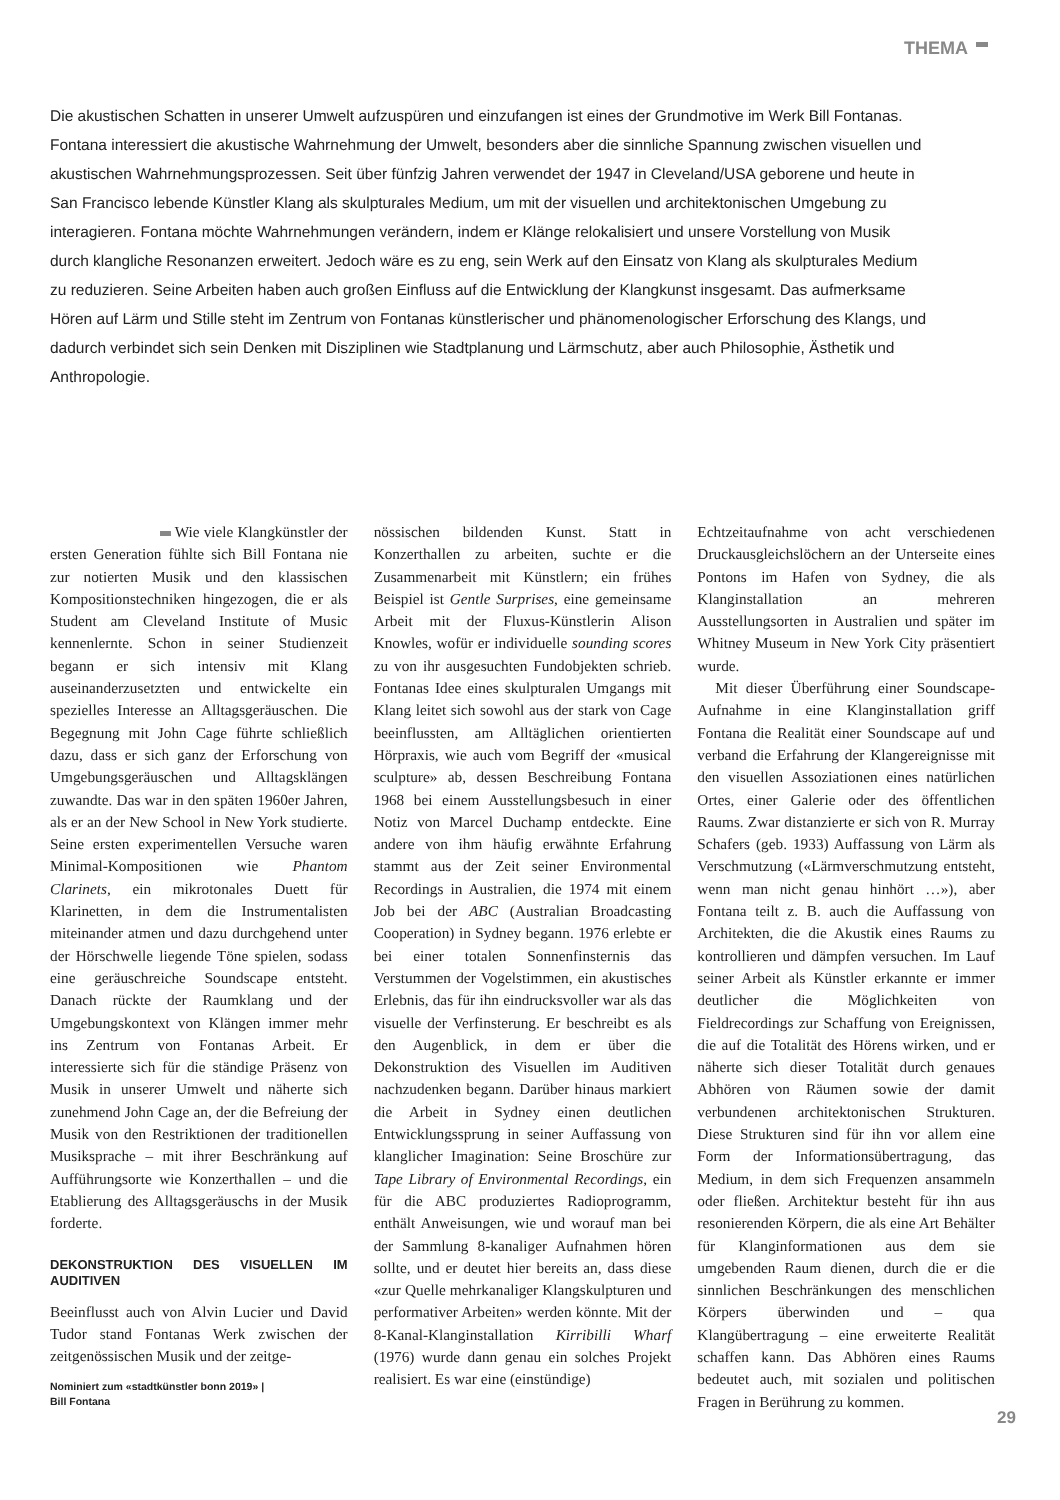THEMA
Die akustischen Schatten in unserer Umwelt aufzuspüren und einzufangen ist eines der Grundmotive im Werk Bill Fontanas. Fontana interessiert die akustische Wahrnehmung der Umwelt, besonders aber die sinnliche Spannung zwischen visuellen und akustischen Wahrnehmungsprozessen. Seit über fünfzig Jahren verwendet der 1947 in Cleveland/USA geborene und heute in San Francisco lebende Künstler Klang als skulpturales Medium, um mit der visuellen und architektonischen Umgebung zu interagieren. Fontana möchte Wahrnehmungen verändern, indem er Klänge relokalisiert und unsere Vorstellung von Musik durch klangliche Resonanzen erweitert. Jedoch wäre es zu eng, sein Werk auf den Einsatz von Klang als skulpturales Medium zu reduzieren. Seine Arbeiten haben auch großen Einfluss auf die Entwicklung der Klangkunst insgesamt. Das aufmerksame Hören auf Lärm und Stille steht im Zentrum von Fontanas künstlerischer und phänomenologischer Erforschung des Klangs, und dadurch verbindet sich sein Denken mit Disziplinen wie Stadtplanung und Lärmschutz, aber auch Philosophie, Ästhetik und Anthropologie.
Wie viele Klangkünstler der ersten Generation fühlte sich Bill Fontana nie zur notierten Musik und den klassischen Kompositionstechniken hingezogen, die er als Student am Cleveland Institute of Music kennenlernte. Schon in seiner Studienzeit begann er sich intensiv mit Klang auseinanderzusetzten und entwickelte ein spezielles Interesse an Alltagsgeräuschen. Die Begegnung mit John Cage führte schließlich dazu, dass er sich ganz der Erforschung von Umgebungsgeräuschen und Alltagsklängen zuwandte. Das war in den späten 1960er Jahren, als er an der New School in New York studierte. Seine ersten experimentellen Versuche waren Minimal-Kompositionen wie Phantom Clarinets, ein mikrotonales Duett für Klarinetten, in dem die Instrumentalisten miteinander atmen und dazu durchgehend unter der Hörschwelle liegende Töne spielen, sodass eine geräuschreiche Soundscape entsteht. Danach rückte der Raumklang und der Umgebungskontext von Klängen immer mehr ins Zentrum von Fontanas Arbeit. Er interessierte sich für die ständige Präsenz von Musik in unserer Umwelt und näherte sich zunehmend John Cage an, der die Befreiung der Musik von den Restriktionen der traditionellen Musiksprache – mit ihrer Beschränkung auf Aufführungsorte wie Konzerthallen – und die Etablierung des Alltagsgeräuschs in der Musik forderte.
DEKONSTRUKTION DES VISUELLEN IM AUDITIVEN
Beeinflusst auch von Alvin Lucier und David Tudor stand Fontanas Werk zwischen der zeitgenössischen Musik und der zeitge-
Nominiert zum «stadtkünstler bonn 2019» |
Bill Fontana
nössischen bildenden Kunst. Statt in Konzerthallen zu arbeiten, suchte er die Zusammenarbeit mit Künstlern; ein frühes Beispiel ist Gentle Surprises, eine gemeinsame Arbeit mit der Fluxus-Künstlerin Alison Knowles, wofür er individuelle sounding scores zu von ihr ausgesuchten Fundobjekten schrieb. Fontanas Idee eines skulpturalen Umgangs mit Klang leitet sich sowohl aus der stark von Cage beeinflussten, am Alltäglichen orientierten Hörpraxis, wie auch vom Begriff der «musical sculpture» ab, dessen Beschreibung Fontana 1968 bei einem Ausstellungsbesuch in einer Notiz von Marcel Duchamp entdeckte. Eine andere von ihm häufig erwähnte Erfahrung stammt aus der Zeit seiner Environmental Recordings in Australien, die 1974 mit einem Job bei der ABC (Australian Broadcasting Cooperation) in Sydney begann. 1976 erlebte er bei einer totalen Sonnenfinsternis das Verstummen der Vogelstimmen, ein akustisches Erlebnis, das für ihn eindrucksvoller war als das visuelle der Verfinsterung. Er beschreibt es als den Augenblick, in dem er über die Dekonstruktion des Visuellen im Auditiven nachzudenken begann. Darüber hinaus markiert die Arbeit in Sydney einen deutlichen Entwicklungssprung in seiner Auffassung von klanglicher Imagination: Seine Broschüre zur Tape Library of Environmental Recordings, ein für die ABC produziertes Radioprogramm, enthält Anweisungen, wie und worauf man bei der Sammlung 8-kanaliger Aufnahmen hören sollte, und er deutet hier bereits an, dass diese «zur Quelle mehrkanaliger Klangskulpturen und performativer Arbeiten» werden könnte. Mit der 8-Kanal-Klanginstallation Kirribilli Wharf (1976) wurde dann genau ein solches Projekt realisiert. Es war eine (einstündige)
Echtzeitaufnahme von acht verschiedenen Druckausgleichslöchern an der Unterseite eines Pontons im Hafen von Sydney, die als Klanginstallation an mehreren Ausstellungsorten in Australien und später im Whitney Museum in New York City präsentiert wurde.
Mit dieser Überführung einer Soundscape-Aufnahme in eine Klanginstallation griff Fontana die Realität einer Soundscape auf und verband die Erfahrung der Klangereignisse mit den visuellen Assoziationen eines natürlichen Ortes, einer Galerie oder des öffentlichen Raums. Zwar distanzierte er sich von R. Murray Schafers (geb. 1933) Auffassung von Lärm als Verschmutzung («Lärmverschmutzung entsteht, wenn man nicht genau hinhört …»), aber Fontana teilt z. B. auch die Auffassung von Architekten, die die Akustik eines Raums zu kontrollieren und dämpfen versuchen. Im Lauf seiner Arbeit als Künstler erkannte er immer deutlicher die Möglichkeiten von Fieldrecordings zur Schaffung von Ereignissen, die auf die Totalität des Hörens wirken, und er näherte sich dieser Totalität durch genaues Abhören von Räumen sowie der damit verbundenen architektonischen Strukturen. Diese Strukturen sind für ihn vor allem eine Form der Informationsübertragung, das Medium, in dem sich Frequenzen ansammeln oder fließen. Architektur besteht für ihn aus resonierenden Körpern, die als eine Art Behälter für Klanginformationen aus dem sie umgebenden Raum dienen, durch die er die sinnlichen Beschränkungen des menschlichen Körpers überwinden und – qua Klangübertragung – eine erweiterte Realität schaffen kann. Das Abhören eines Raums bedeutet auch, mit sozialen und politischen Fragen in Berührung zu kommen.
29